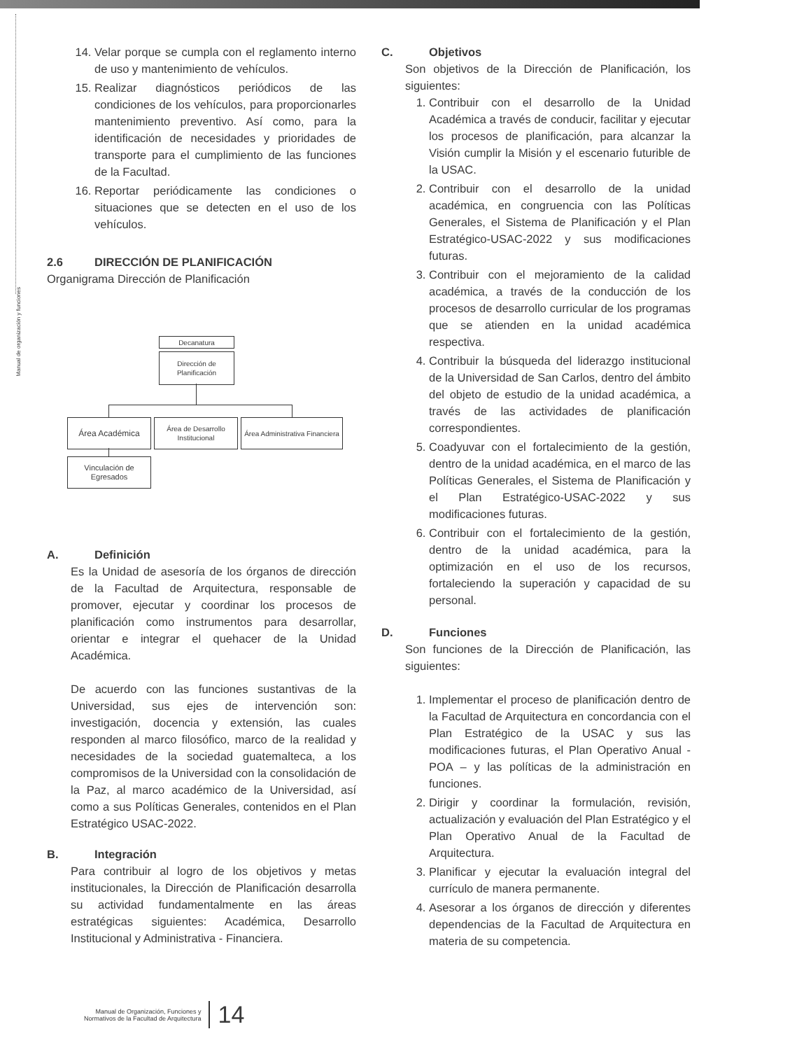Manual de organización y funciones
14. Velar porque se cumpla con el reglamento interno de uso y mantenimiento de vehículos.
15. Realizar diagnósticos periódicos de las condiciones de los vehículos, para proporcionarles mantenimiento preventivo. Así como, para la identificación de necesidades y prioridades de transporte para el cumplimiento de las funciones de la Facultad.
16. Reportar periódicamente las condiciones o situaciones que se detecten en el uso de los vehículos.
2.6 DIRECCIÓN DE PLANIFICACIÓN
Organigrama Dirección de Planificación
Decanatura
Dirección de Planificación
Área Académica
Área de Desarrollo Institucional
Área Administrativa Financiera
Vinculación de Egresados
A. Definición
Es la Unidad de asesoría de los órganos de dirección de la Facultad de Arquitectura, responsable de promover, ejecutar y coordinar los procesos de planificación como instrumentos para desarrollar, orientar e integrar el quehacer de la Unidad Académica.
De acuerdo con las funciones sustantivas de la Universidad, sus ejes de intervención son: investigación, docencia y extensión, las cuales responden al marco filosófico, marco de la realidad y necesidades de la sociedad guatemalteca, a los compromisos de la Universidad con la consolidación de la Paz, al marco académico de la Universidad, así como a sus Políticas Generales, contenidos en el Plan Estratégico USAC-2022.
B. Integración
Para contribuir al logro de los objetivos y metas institucionales, la Dirección de Planificación desarrolla su actividad fundamentalmente en las áreas estratégicas siguientes: Académica, Desarrollo Institucional y Administrativa - Financiera.
C. Objetivos
Son objetivos de la Dirección de Planificación, los siguientes:
1. Contribuir con el desarrollo de la Unidad Académica a través de conducir, facilitar y ejecutar los procesos de planificación, para alcanzar la Visión cumplir la Misión y el escenario futurible de la USAC.
2. Contribuir con el desarrollo de la unidad académica, en congruencia con las Políticas Generales, el Sistema de Planificación y el Plan Estratégico-USAC-2022 y sus modificaciones futuras.
3. Contribuir con el mejoramiento de la calidad académica, a través de la conducción de los procesos de desarrollo curricular de los programas que se atienden en la unidad académica respectiva.
4. Contribuir la búsqueda del liderazgo institucional de la Universidad de San Carlos, dentro del ámbito del objeto de estudio de la unidad académica, a través de las actividades de planificación correspondientes.
5. Coadyuvar con el fortalecimiento de la gestión, dentro de la unidad académica, en el marco de las Políticas Generales, el Sistema de Planificación y el Plan Estratégico-USAC-2022 y sus modificaciones futuras.
6. Contribuir con el fortalecimiento de la gestión, dentro de la unidad académica, para la optimización en el uso de los recursos, fortaleciendo la superación y capacidad de su personal.
D. Funciones
Son funciones de la Dirección de Planificación, las siguientes:
1. Implementar el proceso de planificación dentro de la Facultad de Arquitectura en concordancia con el Plan Estratégico de la USAC y sus las modificaciones futuras, el Plan Operativo Anual -POA – y las políticas de la administración en funciones.
2. Dirigir y coordinar la formulación, revisión, actualización y evaluación del Plan Estratégico y el Plan Operativo Anual de la Facultad de Arquitectura.
3. Planificar y ejecutar la evaluación integral del currículo de manera permanente.
4. Asesorar a los órganos de dirección y diferentes dependencias de la Facultad de Arquitectura en materia de su competencia.
Manual de Organización, Funciones y
Normativos de la Facultad de Arquitectura
14